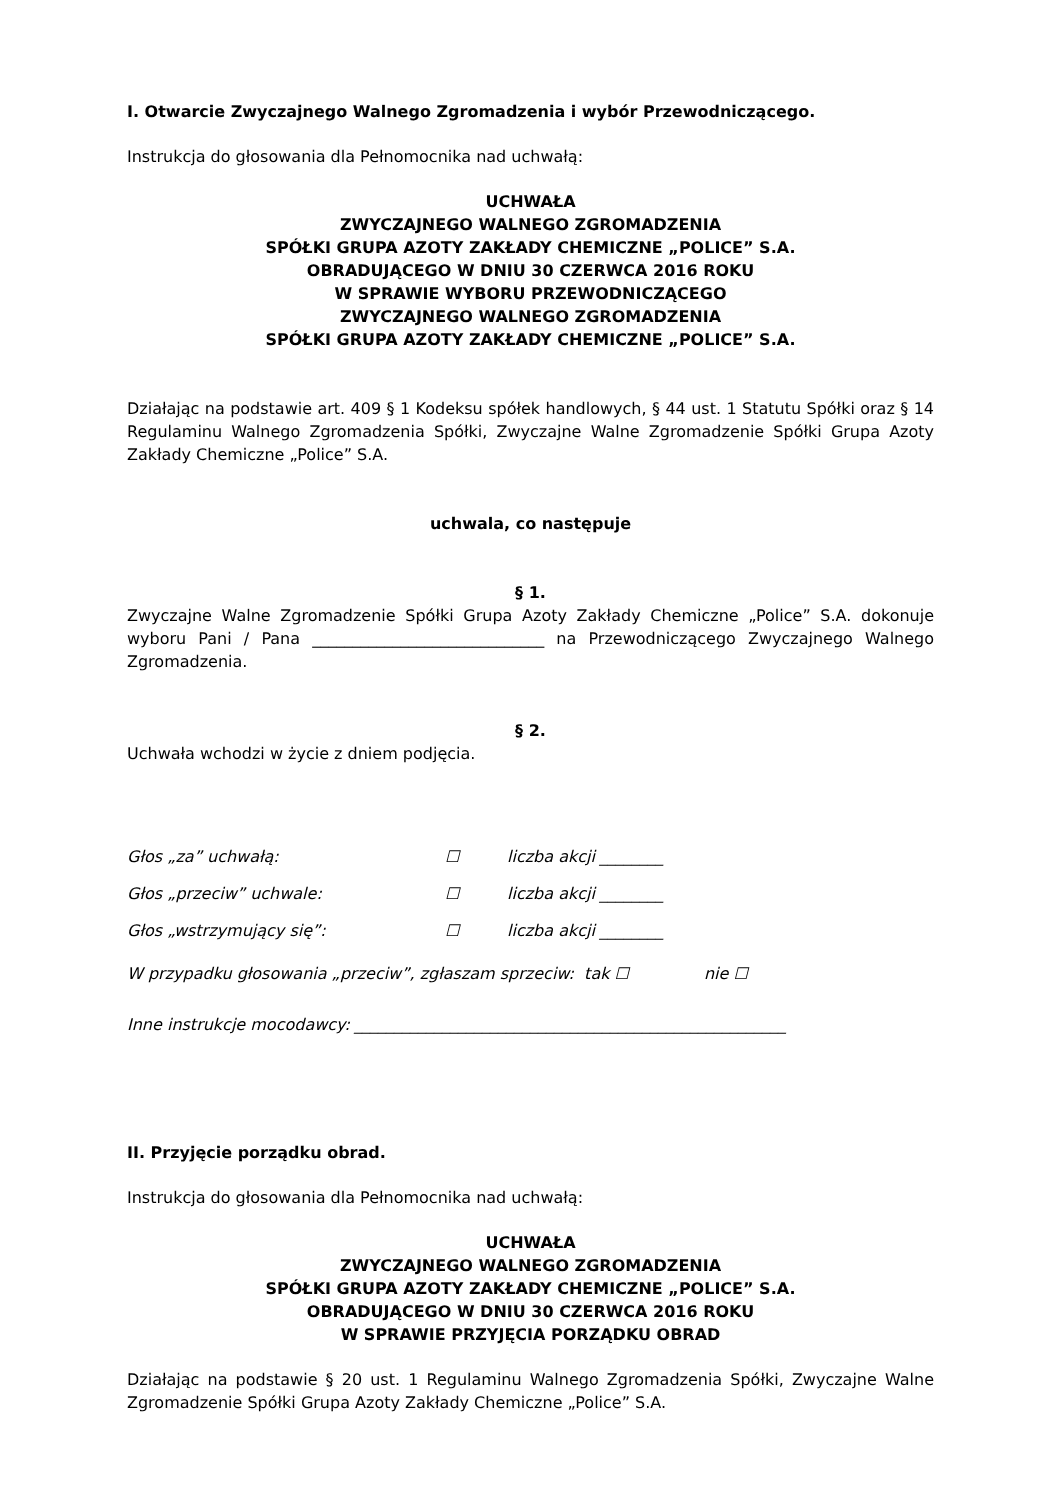I. Otwarcie Zwyczajnego Walnego Zgromadzenia i wybór Przewodniczącego.
Instrukcja do głosowania dla Pełnomocnika nad uchwałą:
UCHWAŁA
ZWYCZAJNEGO WALNEGO ZGROMADZENIA
SPÓŁKI GRUPA AZOTY ZAKŁADY CHEMICZNE „POLICE” S.A.
OBRADUJĄCEGO W DNIU 30 CZERWCA 2016 ROKU
W SPRAWIE WYBORU PRZEWODNICZĄCEGO
ZWYCZAJNEGO WALNEGO ZGROMADZENIA
SPÓŁKI GRUPA AZOTY ZAKŁADY CHEMICZNE „POLICE” S.A.
Działając na podstawie art. 409 § 1 Kodeksu spółek handlowych, § 44 ust. 1 Statutu Spółki oraz § 14 Regulaminu Walnego Zgromadzenia Spółki, Zwyczajne Walne Zgromadzenie Spółki Grupa Azoty Zakłady Chemiczne „Police” S.A.
uchwala, co następuje
§ 1.
Zwyczajne Walne Zgromadzenie Spółki Grupa Azoty Zakłady Chemiczne „Police” S.A. dokonuje wyboru Pani / Pana _____________________________ na Przewodniczącego Zwyczajnego Walnego Zgromadzenia.
§ 2.
Uchwała wchodzi w życie z dniem podjęcia.
Głos „za” uchwałą: ☐ liczba akcji ________
Głos „przeciw” uchwale: ☐ liczba akcji ________
Głos „wstrzymujący się”: ☐ liczba akcji ________
W przypadku głosowania „przeciw”, zgłaszam sprzeciw: tak ☐ nie ☐
Inne instrukcje mocodawcy: ______________________________________________________
II. Przyjęcie porządku obrad.
Instrukcja do głosowania dla Pełnomocnika nad uchwałą:
UCHWAŁA
ZWYCZAJNEGO WALNEGO ZGROMADZENIA
SPÓŁKI GRUPA AZOTY ZAKŁADY CHEMICZNE „POLICE” S.A.
OBRADUJĄCEGO W DNIU 30 CZERWCA 2016 ROKU
W SPRAWIE PRZYJĘCIA PORZĄDKU OBRAD
Działając na podstawie § 20 ust. 1 Regulaminu Walnego Zgromadzenia Spółki, Zwyczajne Walne Zgromadzenie Spółki Grupa Azoty Zakłady Chemiczne „Police” S.A.